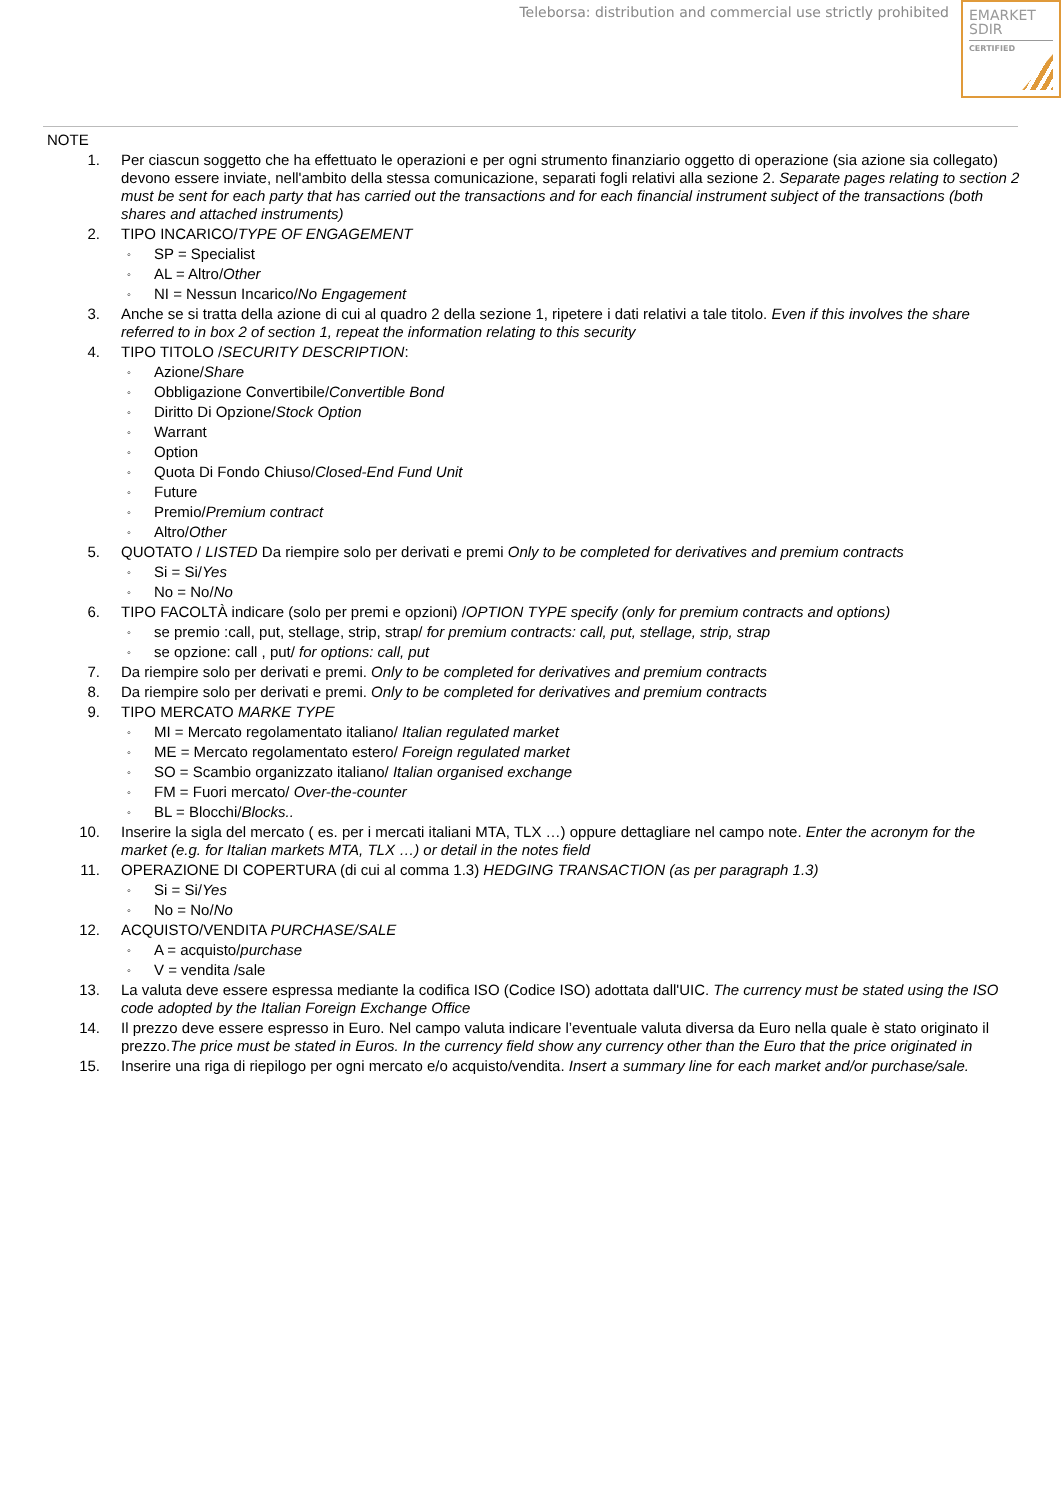Teleborsa: distribution and commercial use strictly prohibited
EMARKET
SDIR
CERTIFIED
NOTE
1. Per ciascun soggetto che ha effettuato le operazioni e per ogni strumento finanziario oggetto di operazione (sia azione sia collegato) devono essere inviate, nell'ambito della stessa comunicazione, separati fogli relativi alla sezione 2. Separate pages relating to section 2 must be sent for each party that has carried out the transactions and for each financial instrument subject of the transactions (both shares and attached instruments)
2. TIPO INCARICO/TYPE OF ENGAGEMENT
◦
SP = Specialist
◦
AL = Altro/Other
◦
NI = Nessun Incarico/No Engagement
3. Anche se si tratta della azione di cui al quadro 2 della sezione 1, ripetere i dati relativi a tale titolo. Even if this involves the share referred to in box 2 of section 1, repeat the information relating to this security
4. TIPO TITOLO /SECURITY DESCRIPTION:
◦
Azione/Share
◦
Obbligazione Convertibile/Convertible Bond
◦
Diritto Di Opzione/Stock Option
◦
Warrant
◦
Option
◦
Quota Di Fondo Chiuso/Closed-End Fund Unit
◦
Future
◦
Premio/Premium contract
◦
Altro/Other
5. QUOTATO / LISTED Da riempire solo per derivati e premi Only to be completed for derivatives and premium contracts
◦
Si = Si/Yes
◦
No = No/No
6. TIPO FACOLTÀ indicare (solo per premi e opzioni) /OPTION TYPE specify (only for premium contracts and options)
◦
se premio :call, put, stellage, strip, strap/ for premium contracts: call, put, stellage, strip, strap
◦
se opzione: call , put/ for options: call, put
7. Da riempire solo per derivati e premi. Only to be completed for derivatives and premium contracts
8. Da riempire solo per derivati e premi. Only to be completed for derivatives and premium contracts
9. TIPO MERCATO MARKE TYPE
◦
MI = Mercato regolamentato italiano/ Italian regulated market
◦
ME = Mercato regolamentato estero/ Foreign regulated market
◦
SO = Scambio organizzato italiano/ Italian organised exchange
◦
FM = Fuori mercato/ Over-the-counter
◦
BL = Blocchi/Blocks..
10. Inserire la sigla del mercato ( es. per i mercati italiani MTA, TLX …) oppure dettagliare nel campo note. Enter the acronym for the market (e.g. for Italian markets MTA, TLX …) or detail in the notes field
11. OPERAZIONE DI COPERTURA (di cui al comma 1.3) HEDGING TRANSACTION (as per paragraph 1.3)
◦
Si = Si/Yes
◦
No = No/No
12. ACQUISTO/VENDITA PURCHASE/SALE
◦
A = acquisto/purchase
◦
V = vendita /sale
13. La valuta deve essere espressa mediante la codifica ISO (Codice ISO) adottata dall'UIC. The currency must be stated using the ISO code adopted by the Italian Foreign Exchange Office
14. Il prezzo deve essere espresso in Euro. Nel campo valuta indicare l’eventuale valuta diversa da Euro nella quale è stato originato il prezzo.The price must be stated in Euros. In the currency field show any currency other than the Euro that the price originated in
15. Inserire una riga di riepilogo per ogni mercato e/o acquisto/vendita. Insert a summary line for each market and/or purchase/sale.